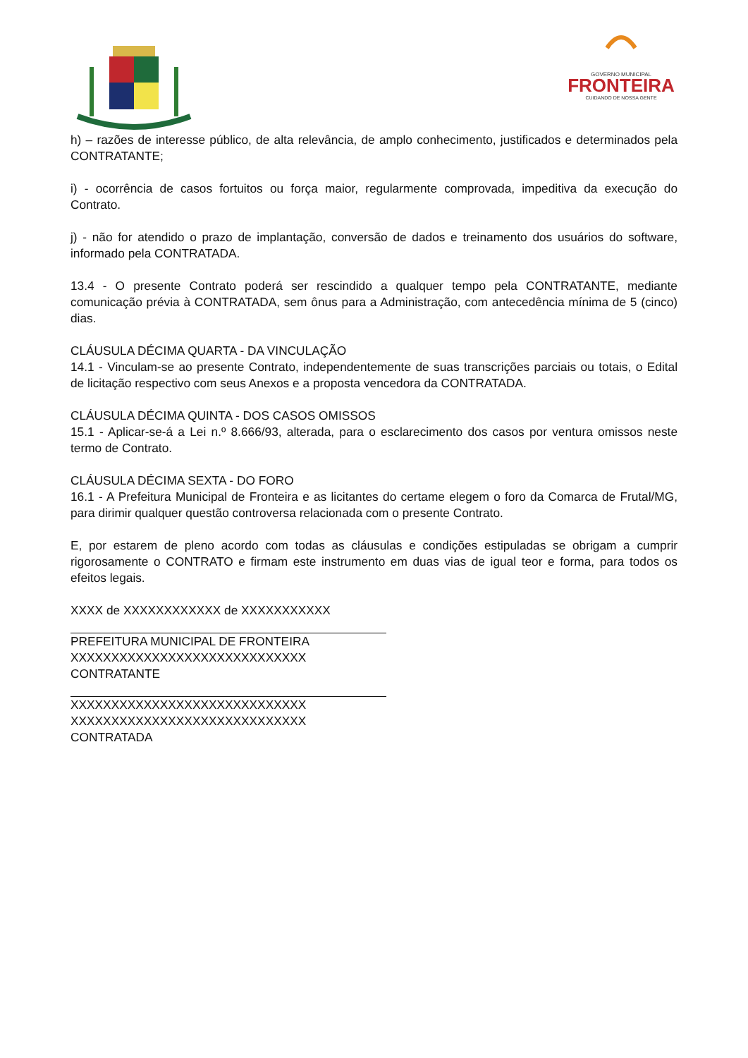GOVERNO MUNICIPAL
FRONTEIRA
CUIDANDO DE NOSSA GENTE
h) – razões de interesse público, de alta relevância, de amplo conhecimento, justificados e determinados pela CONTRATANTE;
i) - ocorrência de casos fortuitos ou força maior, regularmente comprovada, impeditiva da execução do Contrato.
j) - não for atendido o prazo de implantação, conversão de dados e treinamento dos usuários do software, informado pela CONTRATADA.
13.4 - O presente Contrato poderá ser rescindido a qualquer tempo pela CONTRATANTE, mediante comunicação prévia à CONTRATADA, sem ônus para a Administração, com antecedência mínima de 5 (cinco) dias.
CLÁUSULA DÉCIMA QUARTA - DA VINCULAÇÃO
14.1 - Vinculam-se ao presente Contrato, independentemente de suas transcrições parciais ou totais, o Edital de licitação respectivo com seus Anexos e a proposta vencedora da CONTRATADA.
CLÁUSULA DÉCIMA QUINTA - DOS CASOS OMISSOS
15.1 - Aplicar-se-á a Lei n.º 8.666/93, alterada, para o esclarecimento dos casos por ventura omissos neste termo de Contrato.
CLÁUSULA DÉCIMA SEXTA - DO FORO
16.1 - A Prefeitura Municipal de Fronteira e as licitantes do certame elegem o foro da Comarca de Frutal/MG, para dirimir qualquer questão controversa relacionada com o presente Contrato.
E, por estarem de pleno acordo com todas as cláusulas e condições estipuladas se obrigam a cumprir rigorosamente o CONTRATO e firmam este instrumento em duas vias de igual teor e forma, para todos os efeitos legais.
XXXX de XXXXXXXXXXXX de XXXXXXXXXXX
PREFEITURA MUNICIPAL DE FRONTEIRA
XXXXXXXXXXXXXXXXXXXXXXXXXXXXX
CONTRATANTE
XXXXXXXXXXXXXXXXXXXXXXXXXXXXX
XXXXXXXXXXXXXXXXXXXXXXXXXXXXX
CONTRATADA